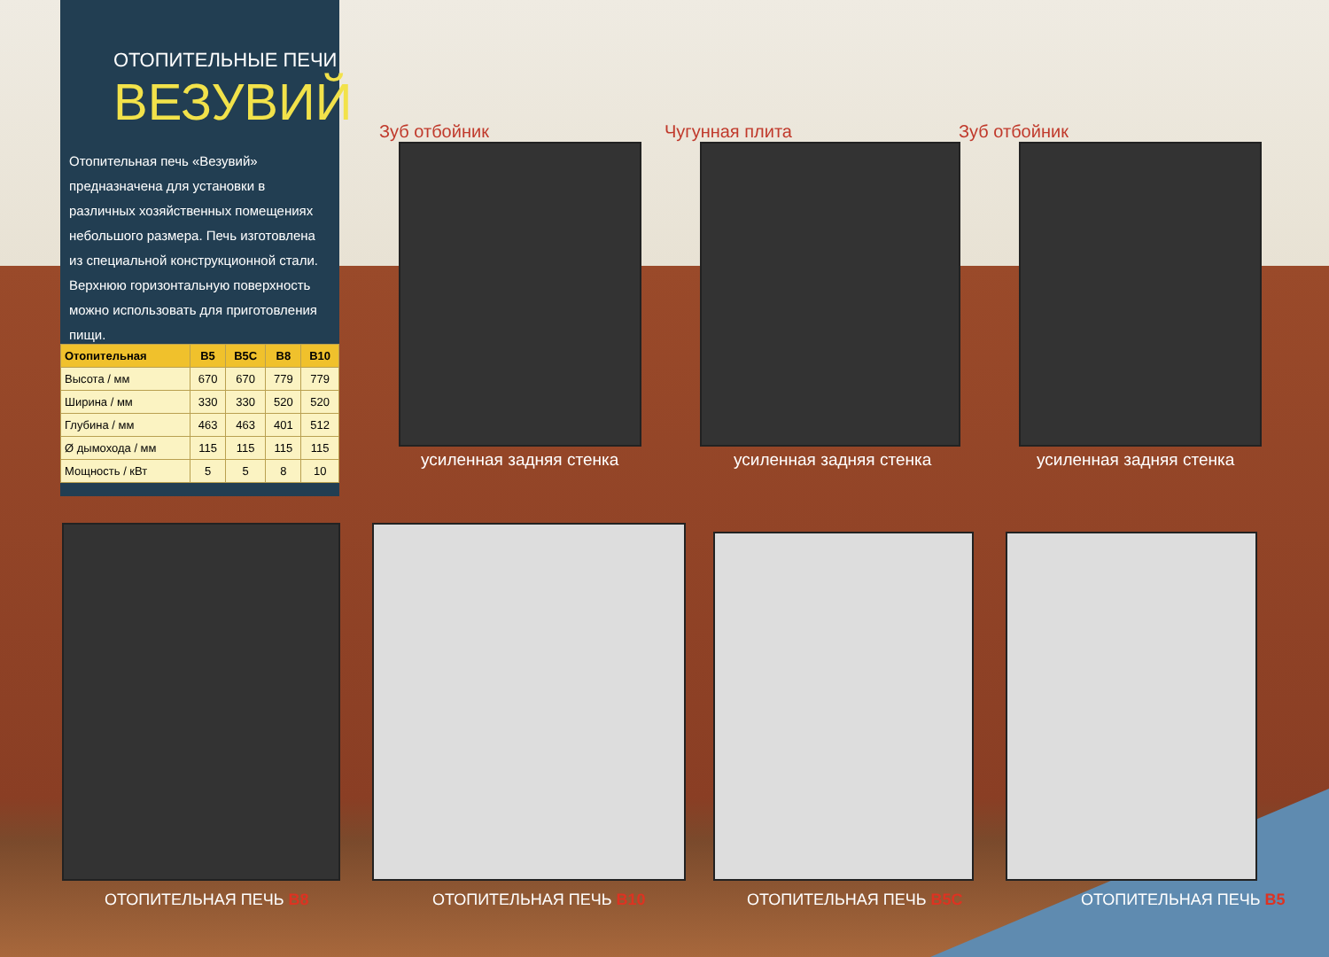ОТОПИТЕЛЬНЫЕ ПЕЧИ
ВЕЗУВИЙ
Отопительная печь «Везувий» предназначена для установки в различных хозяйственных помещениях небольшого размера. Печь изготовлена из специальной конструкционной стали. Верхнюю горизонтальную поверхность можно использовать для приготовления пищи.
| Отопительная | В5 | В5С | В8 | В10 |
| --- | --- | --- | --- | --- |
| Высота / мм | 670 | 670 | 779 | 779 |
| Ширина / мм | 330 | 330 | 520 | 520 |
| Глубина / мм | 463 | 463 | 401 | 512 |
| Ø дымохода / мм | 115 | 115 | 115 | 115 |
| Мощность / кВт | 5 | 5 | 8 | 10 |
Зуб отбойник Чугунная плита Зуб отбойник
усиленная задняя стенка усиленная задняя стенка усиленная задняя стенка
ОТОПИТЕЛЬНАЯ ПЕЧЬ В8 ОТОПИТЕЛЬНАЯ ПЕЧЬ В10 ОТОПИТЕЛЬНАЯ ПЕЧЬ В5С ОТОПИТЕЛЬНАЯ ПЕЧЬ В5